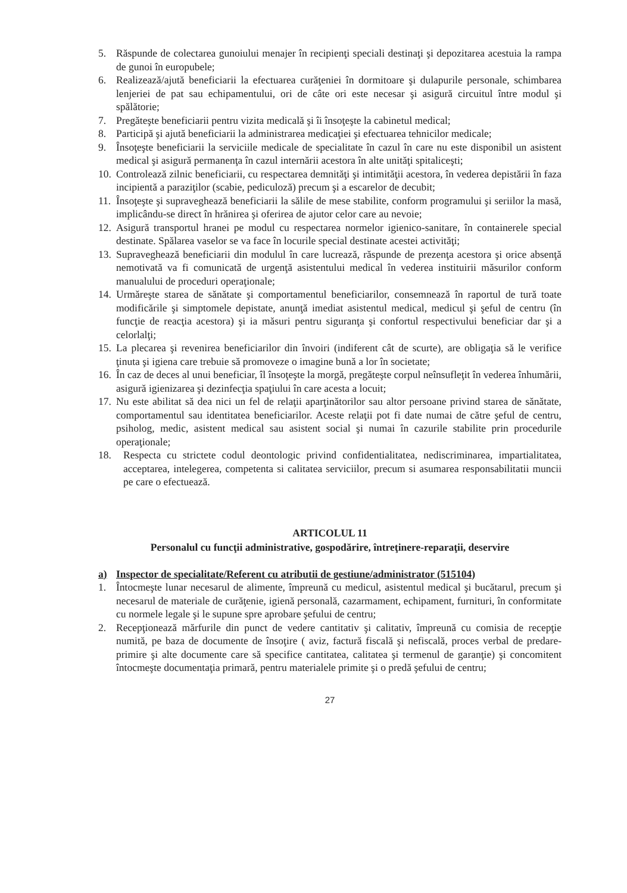5. Răspunde de colectarea gunoiului menajer în recipienţi speciali destinaţi şi depozitarea acestuia la rampa de gunoi în europubele;
6. Realizează/ajută beneficiarii la efectuarea curăţeniei în dormitoare şi dulapurile personale, schimbarea lenjeriei de pat sau echipamentului, ori de câte ori este necesar şi asigură circuitul între modul şi spălătorie;
7. Pregăteşte beneficiarii pentru vizita medicală şi îi însoţeşte la cabinetul medical;
8. Participă şi ajută beneficiarii la administrarea medicaţiei şi efectuarea tehnicilor medicale;
9. Însoţeşte beneficiarii la serviciile medicale de specialitate în cazul în care nu este disponibil un asistent medical şi asigură permanenţa în cazul internării acestora în alte unităţi spitaliceşti;
10. Controlează zilnic beneficiarii, cu respectarea demnităţi şi intimităţii acestora, în vederea depistării în faza incipientă a paraziţilor (scabie, pediculoză) precum şi a escarelor de decubit;
11. Însoţeşte şi supraveghează beneficiarii la sălile de mese stabilite, conform programului şi seriilor la masă, implicându-se direct în hrănirea şi oferirea de ajutor celor care au nevoie;
12. Asigură transportul hranei pe modul cu respectarea normelor igienico-sanitare, în containerele special destinate. Spălarea vaselor se va face în locurile special destinate acestei activităţi;
13. Supraveghează beneficiarii din modulul în care lucrează, răspunde de prezenţa acestora şi orice absenţă nemotivată va fi comunicată de urgenţă asistentului medical în vederea instituirii măsurilor conform manualului de proceduri operaţionale;
14. Urmăreşte starea de sănătate şi comportamentul beneficiarilor, consemnează în raportul de tură toate modificările şi simptomele depistate, anunţă imediat asistentul medical, medicul şi şeful de centru (în funcţie de reacţia acestora) şi ia măsuri pentru siguranţa şi confortul respectivului beneficiar dar şi a celorlalţi;
15. La plecarea şi revenirea beneficiarilor din învoiri (indiferent cât de scurte), are obligaţia să le verifice ţinuta şi igiena care trebuie să promoveze o imagine bună a lor în societate;
16. În caz de deces al unui beneficiar, îl însoţeşte la morgă, pregăteşte corpul neînsufleţit în vederea înhumării, asigură igienizarea şi dezinfecţia spaţiului în care acesta a locuit;
17. Nu este abilitat să dea nici un fel de relaţii aparţinătorilor sau altor persoane privind starea de sănătate, comportamentul sau identitatea beneficiarilor. Aceste relaţii pot fi date numai de către şeful de centru, psiholog, medic, asistent medical sau asistent social şi numai în cazurile stabilite prin procedurile operaţionale;
18. Respecta cu strictete codul deontologic privind confidentialitatea, nediscriminarea, impartialitatea, acceptarea, intelegerea, competenta si calitatea serviciilor, precum si asumarea responsabilitatii muncii pe care o efectuează.
ARTICOLUL 11
Personalul cu funcţii administrative, gospodărire, întreţinere-reparaţii, deservire
a) Inspector de specialitate/Referent cu atributii de gestiune/administrator (515104)
1. Întocmeşte lunar necesarul de alimente, împreună cu medicul, asistentul medical şi bucătarul, precum şi necesarul de materiale de curăţenie, igienă personală, cazarmament, echipament, furnituri, în conformitate cu normele legale şi le supune spre aprobare şefului de centru;
2. Recepţionează mărfurile din punct de vedere cantitativ şi calitativ, împreună cu comisia de recepţie numită, pe baza de documente de însoţire ( aviz, factură fiscală şi nefiscală, proces verbal de predare-primire şi alte documente care să specifice cantitatea, calitatea şi termenul de garanţie) şi concomitent întocmeşte documentaţia primară, pentru materialele primite şi o predă şefului de centru;
27